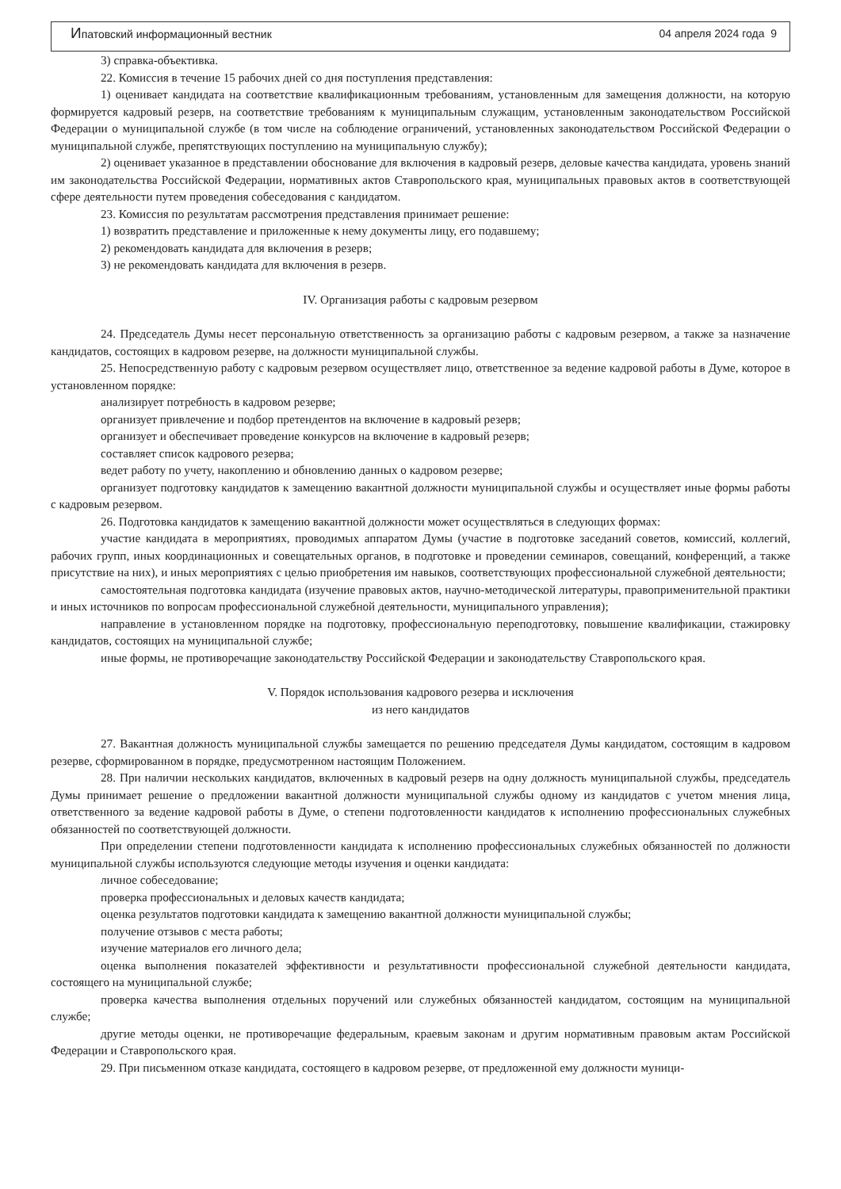Ипатовский информационный вестник 04 апреля 2024 года 9
3) справка-объективка.
22. Комиссия в течение 15 рабочих дней со дня поступления представления:
1) оценивает кандидата на соответствие квалификационным требованиям, установленным для замещения должности, на которую формируется кадровый резерв, на соответствие требованиям к муниципальным служащим, установленным законодательством Российской Федерации о муниципальной службе (в том числе на соблюдение ограничений, установленных законодательством Российской Федерации о муниципальной службе, препятствующих поступлению на муниципальную службу);
2) оценивает указанное в представлении обоснование для включения в кадровый резерв, деловые качества кандидата, уровень знаний им законодательства Российской Федерации, нормативных актов Ставропольского края, муниципальных правовых актов в соответствующей сфере деятельности путем проведения собеседования с кандидатом.
23. Комиссия по результатам рассмотрения представления принимает решение:
1) возвратить представление и приложенные к нему документы лицу, его подавшему;
2) рекомендовать кандидата для включения в резерв;
3) не рекомендовать кандидата для включения в резерв.
IV. Организация работы с кадровым резервом
24. Председатель Думы несет персональную ответственность за организацию работы с кадровым резервом, а также за назначение кандидатов, состоящих в кадровом резерве, на должности муниципальной службы.
25. Непосредственную работу с кадровым резервом осуществляет лицо, ответственное за ведение кадровой работы в Думе, которое в установленном порядке:
анализирует потребность в кадровом резерве;
организует привлечение и подбор претендентов на включение в кадровый резерв;
организует и обеспечивает проведение конкурсов на включение в кадровый резерв;
составляет список кадрового резерва;
ведет работу по учету, накоплению и обновлению данных о кадровом резерве;
организует подготовку кандидатов к замещению вакантной должности муниципальной службы и осуществляет иные формы работы с кадровым резервом.
26. Подготовка кандидатов к замещению вакантной должности может осуществляться в следующих формах:
участие кандидата в мероприятиях, проводимых аппаратом Думы (участие в подготовке заседаний советов, комиссий, коллегий, рабочих групп, иных координационных и совещательных органов, в подготовке и проведении семинаров, совещаний, конференций, а также присутствие на них), и иных мероприятиях с целью приобретения им навыков, соответствующих профессиональной служебной деятельности;
самостоятельная подготовка кандидата (изучение правовых актов, научно-методической литературы, правоприменительной практики и иных источников по вопросам профессиональной служебной деятельности, муниципального управления);
направление в установленном порядке на подготовку, профессиональную переподготовку, повышение квалификации, стажировку кандидатов, состоящих на муниципальной службе;
иные формы, не противоречащие законодательству Российской Федерации и законодательству Ставропольского края.
V. Порядок использования кадрового резерва и исключения
из него кандидатов
27. Вакантная должность муниципальной службы замещается по решению председателя Думы кандидатом, состоящим в кадровом резерве, сформированном в порядке, предусмотренном настоящим Положением.
28. При наличии нескольких кандидатов, включенных в кадровый резерв на одну должность муниципальной службы, председатель Думы принимает решение о предложении вакантной должности муниципальной службы одному из кандидатов с учетом мнения лица, ответственного за ведение кадровой работы в Думе, о степени подготовленности кандидатов к исполнению профессиональных служебных обязанностей по соответствующей должности.
При определении степени подготовленности кандидата к исполнению профессиональных служебных обязанностей по должности муниципальной службы используются следующие методы изучения и оценки кандидата:
личное собеседование;
проверка профессиональных и деловых качеств кандидата;
оценка результатов подготовки кандидата к замещению вакантной должности муниципальной службы;
получение отзывов с места работы;
изучение материалов его личного дела;
оценка выполнения показателей эффективности и результативности профессиональной служебной деятельности кандидата, состоящего на муниципальной службе;
проверка качества выполнения отдельных поручений или служебных обязанностей кандидатом, состоящим на муниципальной службе;
другие методы оценки, не противоречащие федеральным, краевым законам и другим нормативным правовым актам Российской Федерации и Ставропольского края.
29. При письменном отказе кандидата, состоящего в кадровом резерве, от предложенной ему должности муници-